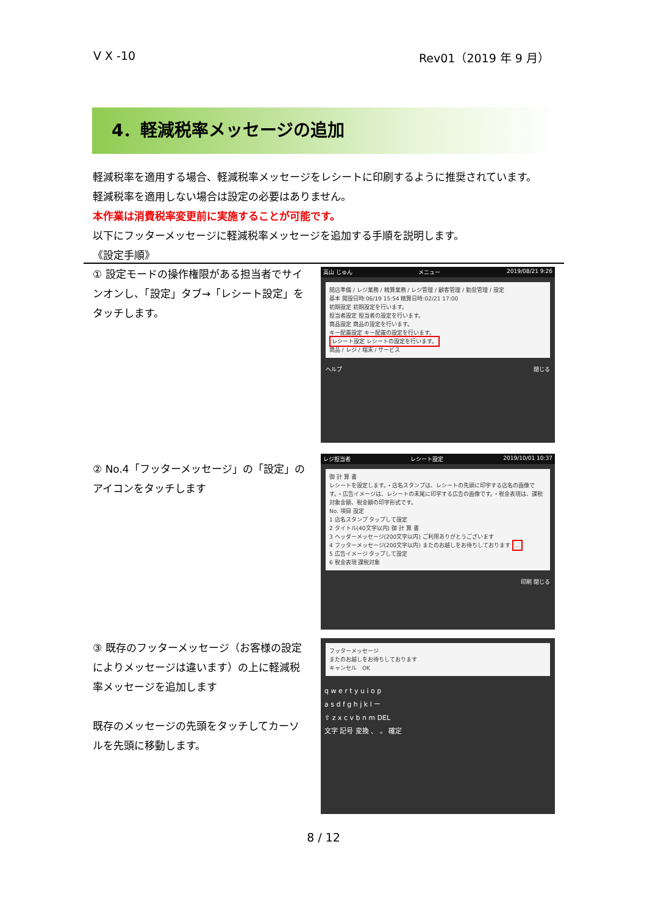V X -10 Rev01（2019 年 9 月）
4．軽減税率メッセージの追加
軽減税率を適用する場合、軽減税率メッセージをレシートに印刷するように推奨されています。
軽減税率を適用しない場合は設定の必要はありません。
本作業は消費税率変更前に実施することが可能です。
以下にフッターメッセージに軽減税率メッセージを追加する手順を説明します。
《設定手順》
① 設定モードの操作権限がある担当者でサインオンし、「設定」タブ→「レシート設定」をタッチします。
高山 じゅん メニュー 2019/08/21 9:26
開店準備 / レジ業務 / 精算業務 / レジ管理 / 顧客管理 / 勤怠管理 / 設定
基本 開設日時:06/19 15:54 精算日時:02/21 17:00
初期設定 初期設定を行います。
担当者設定 担当者の設定を行います。
商品設定 商品の設定を行います。
キー配置設定 キー配置の設定を行います。
レシート設定 レシートの設定を行います。
商品 / レジ / 端末 / サービス
ヘルプ 閉じる
② No.4「フッターメッセージ」の「設定」のアイコンをタッチします
レジ担当者 レシート設定 2019/10/01 10:37
御 計 算 書
レシートを設定します。・店名スタンプは、レシートの先頭に印字する店名の画像です。・広告イメージは、レシートの末尾に印字する広告の画像です。・税金表現は、課税対象金額、税金額の印字形式です。
No. 項目 設定
1 店名スタンプ タップして設定
2 タイトル(40文字以内) 御 計 算 書
3 ヘッダーメッセージ(200文字以内) ご利用ありがとうございます
4 フッターメッセージ(200文字以内) またのお越しをお待ちしております …
5 広告イメージ タップして設定
6 税金表現 課税対象
印刷 閉じる
③ 既存のフッターメッセージ（お客様の設定によりメッセージは違います）の上に軽減税率メッセージを追加します
既存のメッセージの先頭をタッチしてカーソルを先頭に移動します。
フッターメッセージ
またのお越しをお待ちしております
キャンセル　OK
q w e r t y u i o p
a s d f g h j k l ー
⇧ z x c v b n m DEL
文字 記号 変換 、 。 確定
8 / 12